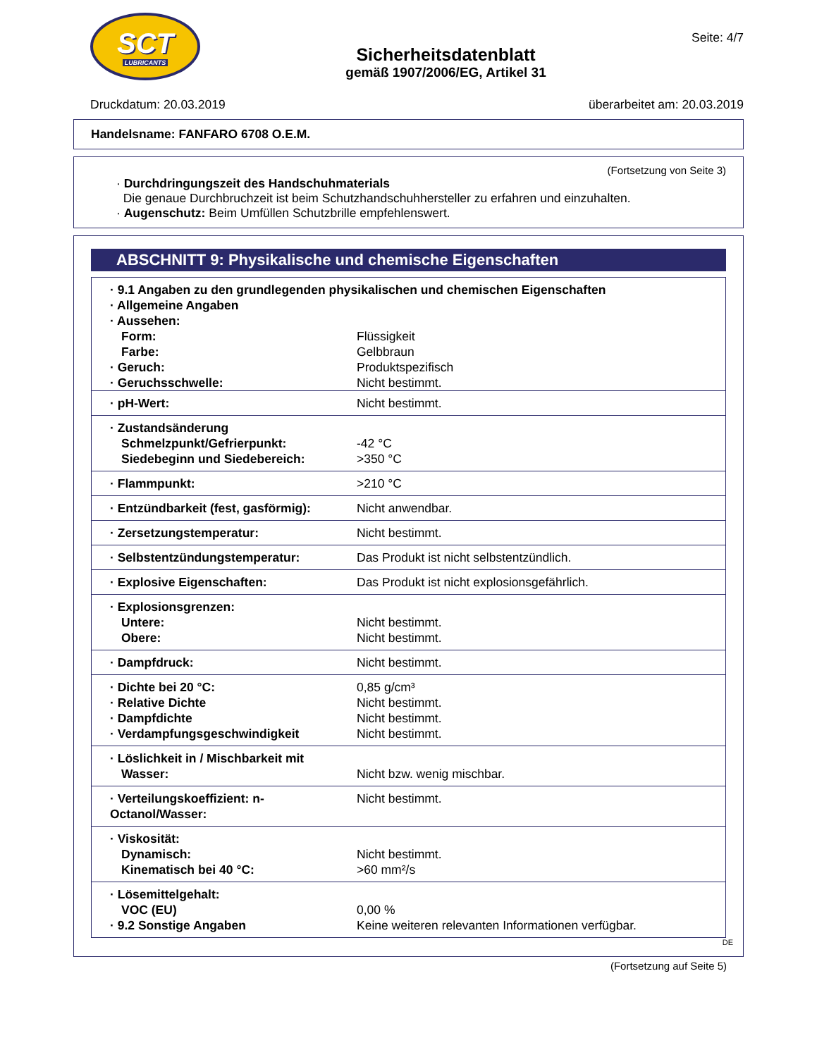SCT
LUBRICANTS
Sicherheitsdatenblatt
gemäß 1907/2006/EG, Artikel 31
Seite: 4/7
Druckdatum: 20.03.2019 überarbeitet am: 20.03.2019
Handelsname: FANFARO 6708 O.E.M.
(Fortsetzung von Seite 3)
· Durchdringungszeit des Handschuhmaterials
Die genaue Durchbruchzeit ist beim Schutzhandschuhhersteller zu erfahren und einzuhalten.
· Augenschutz: Beim Umfüllen Schutzbrille empfehlenswert.
ABSCHNITT 9: Physikalische und chemische Eigenschaften
| · 9.1 Angaben zu den grundlegenden physikalischen und chemischen Eigenschaften · Allgemeine Angaben · Aussehen: | |
| Form: Farbe: · Geruch: · Geruchsschwelle: | Flüssigkeit Gelbbraun Produktspezifisch Nicht bestimmt. |
| · pH-Wert: | Nicht bestimmt. |
| · Zustandsänderung Schmelzpunkt/Gefrierpunkt: Siedebeginn und Siedebereich: | -42 °C >350 °C |
| · Flammpunkt: | >210 °C |
| · Entzündbarkeit (fest, gasförmig): | Nicht anwendbar. |
| · Zersetzungstemperatur: | Nicht bestimmt. |
| · Selbstentzündungstemperatur: | Das Produkt ist nicht selbstentzündlich. |
| · Explosive Eigenschaften: | Das Produkt ist nicht explosionsgefährlich. |
| · Explosionsgrenzen: Untere: Obere: | Nicht bestimmt. Nicht bestimmt. |
| · Dampfdruck: | Nicht bestimmt. |
| · Dichte bei 20 °C: · Relative Dichte · Dampfdichte · Verdampfungsgeschwindigkeit | 0,85 g/cm³ Nicht bestimmt. Nicht bestimmt. Nicht bestimmt. |
| · Löslichkeit in / Mischbarkeit mit Wasser: | Nicht bzw. wenig mischbar. |
| · Verteilungskoeffizient: n-Octanol/Wasser: | Nicht bestimmt. |
| · Viskosität: Dynamisch: Kinematisch bei 40 °C: | Nicht bestimmt. >60 mm²/s |
| · Lösemittelgehalt: VOC (EU) · 9.2 Sonstige Angaben | 0,00 % Keine weiteren relevanten Informationen verfügbar. |
DE
(Fortsetzung auf Seite 5)